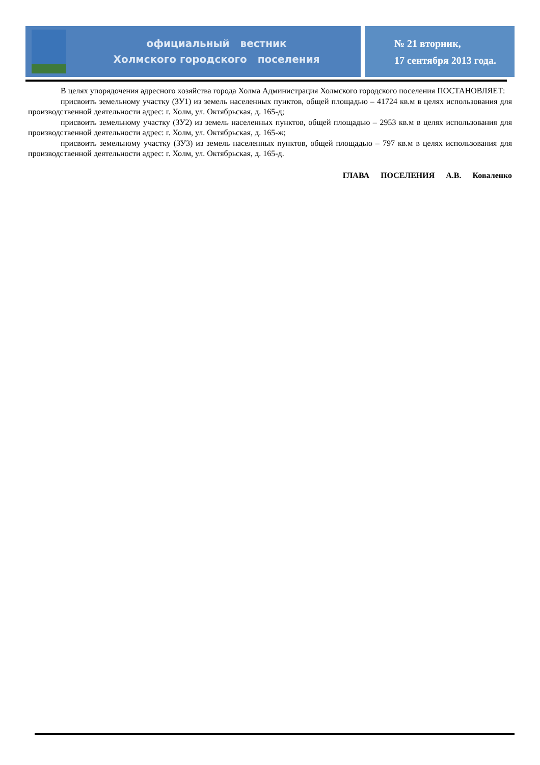официальный вестник
Холмского городского поселения
№ 21 вторник,
17 сентября 2013 года.
В целях упорядочения адресного хозяйства города Холма Администрация Холмского городского поселения ПОСТАНОВЛЯЕТ:
присвоить земельному участку (ЗУ1) из земель населенных пунктов, общей площадью – 41724 кв.м в целях использования для производственной деятельности адрес: г. Холм, ул. Октябрьская, д. 165-д;
присвоить земельному участку (ЗУ2) из земель населенных пунктов, общей площадью – 2953 кв.м в целях использования для производственной деятельности адрес: г. Холм, ул. Октябрьская, д. 165-ж;
присвоить земельному участку (ЗУ3) из земель населенных пунктов, общей площадью – 797 кв.м в целях использования для производственной деятельности адрес: г. Холм, ул. Октябрьская, д. 165-д.
ГЛАВА ПОСЕЛЕНИЯ А.В. Коваленко